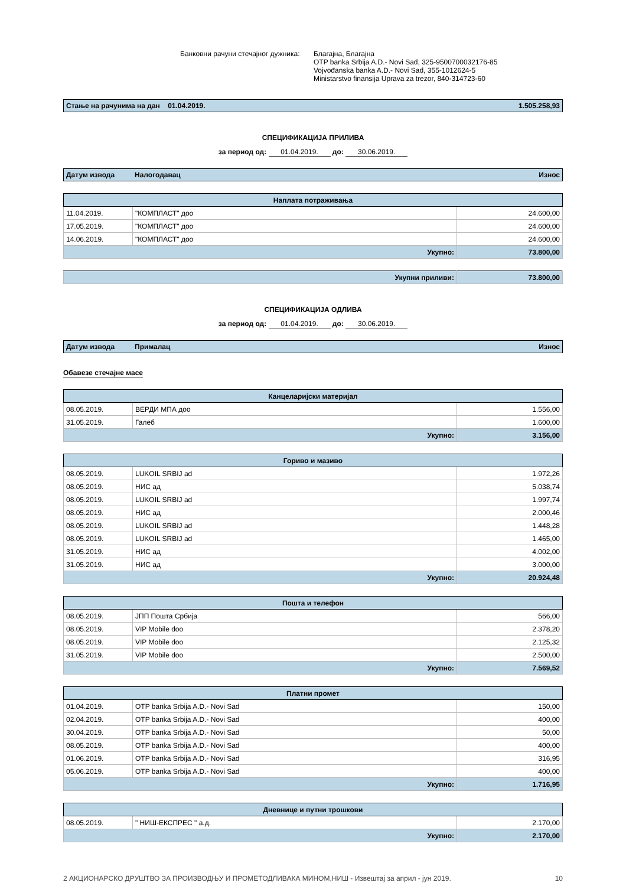Банковни рачуни стечајног дужника:
Благајна, Благајна
OTP banka Srbija A.D.- Novi Sad, 325-9500700032176-85
Vojvođanska banka A.D.- Novi Sad, 355-1012624-5
Ministarstvo finansija Uprava za trezor, 840-314723-60
Стање на рачунима на дан 01.04.2019. 1.505.258,93
СПЕЦИФИКАЦИЈА ПРИЛИВА
за период од: 01.04.2019. до: 30.06.2019.
Датум извода Налогодавац Износ
| Наплата потраживања | | |
| --- | --- | --- |
| 11.04.2019. | "КОМПЛАСТ" доо | 24.600,00 |
| 17.05.2019. | "КОМПЛАСТ" доо | 24.600,00 |
| 14.06.2019. | "КОМПЛАСТ" доо | 24.600,00 |
| Укупно: | | 73.800,00 |
| Укупни приливи: | 73.800,00 |
СПЕЦИФИКАЦИЈА ОДЛИВА
за период од: 01.04.2019. до: 30.06.2019.
Датум извода Прималац Износ
Обавезе стечајне масе
| Канцеларијски материјал | | |
| --- | --- | --- |
| 08.05.2019. | ВЕРДИ МПА доо | 1.556,00 |
| 31.05.2019. | Галеб | 1.600,00 |
| Укупно: | | 3.156,00 |
| Гориво и мазиво | | |
| --- | --- | --- |
| 08.05.2019. | LUKOIL SRBIJ ad | 1.972,26 |
| 08.05.2019. | НИС ад | 5.038,74 |
| 08.05.2019. | LUKOIL SRBIJ ad | 1.997,74 |
| 08.05.2019. | НИС ад | 2.000,46 |
| 08.05.2019. | LUKOIL SRBIJ ad | 1.448,28 |
| 08.05.2019. | LUKOIL SRBIJ ad | 1.465,00 |
| 31.05.2019. | НИС ад | 4.002,00 |
| 31.05.2019. | НИС ад | 3.000,00 |
| Укупно: | | 20.924,48 |
| Пошта и телефон | | |
| --- | --- | --- |
| 08.05.2019. | ЈПП Пошта Србија | 566,00 |
| 08.05.2019. | VIP Mobile doo | 2.378,20 |
| 08.05.2019. | VIP Mobile doo | 2.125,32 |
| 31.05.2019. | VIP Mobile doo | 2.500,00 |
| Укупно: | | 7.569,52 |
| Платни промет | | |
| --- | --- | --- |
| 01.04.2019. | OTP banka Srbija A.D.- Novi Sad | 150,00 |
| 02.04.2019. | OTP banka Srbija A.D.- Novi Sad | 400,00 |
| 30.04.2019. | OTP banka Srbija A.D.- Novi Sad | 50,00 |
| 08.05.2019. | OTP banka Srbija A.D.- Novi Sad | 400,00 |
| 01.06.2019. | OTP banka Srbija A.D.- Novi Sad | 316,95 |
| 05.06.2019. | OTP banka Srbija A.D.- Novi Sad | 400,00 |
| Укупно: | | 1.716,95 |
| Дневнице и путни трошкови | | |
| --- | --- | --- |
| 08.05.2019. | " НИШ-ЕКСПРЕС " а.д. | 2.170,00 |
| Укупно: | | 2.170,00 |
2 АКЦИОНАРСКО ДРУШТВО ЗА ПРОИЗВОДЊУ И ПРОМЕТОДЛИВАКА МИНОМ,НИШ - Извештај за април - јун 2019. 10